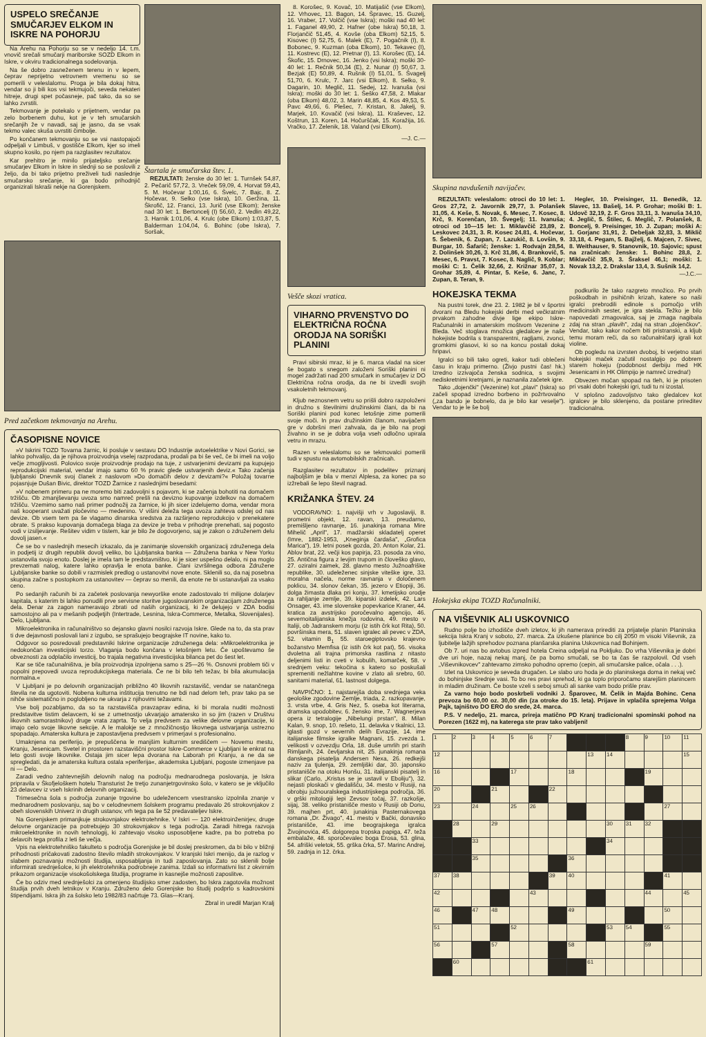USPELO SREČANJE SMUČARJEV ELKOM IN ISKRE NA POHORJU
Na Arehu na Pohorju so se v nedeljo 14. t.m. vnovič srečali smučarji mariborske SOZD Elkom in Iskre, v okviru tradicionalnega sodelovanja.
Na še dobro zasneženem terenu in v lepem, čeprav neprijetno vetrovnem vremenu so se pomerili v veleslalomu. Proga je bila dokaj hitra, vendar so ji bili kos vsi tekmujoči, seveda nekateri hitreje, drugi spet počasneje, pač tako, da so se lahko zvrstili.
Tekmovanje je potekalo v prijetnem, vendar pa zelo borbenem duhu, kot je v teh smučarskih srečanjih že v navadi, saj je jasno, da se vsak tekmo valec skuša uvrstiti čimbolje.
Po končanem tekmovanju so se vsi nastopajoči odpeljali v Limbuš, v gostišče Elkom, kjer so imeli skupno kosilo, po njem pa razglasitev rezultatov.
Kar prehitro je minilo prijateljsko srečanje smučarjev Elkom in Iskre in slednji so se poslovili z željo, da bi tako prijetno preživeli tudi naslednje smučarsko srečanje, ki ga bodo prihodnjič organizirali Iskraši nekje na Gorenjskem.
Štartala je smučarska štev. 1.
REZULTATI: ženske do 30 let: 1. Turnšek 54,87, 2. Pečarič 57,72, 3. Vreček 59,09, 4. Horvat 59,43, 5. M. Hočevar 1:00,16, 6. Švelc, 7. Bajc, 8. Z. Hočevar, 9. Selko (vse Iskra), 10. Geržina, 11. Škrofič, 12. Franci, 13. Jurič (vse Elkom); ženske nad 30 let: 1. Bertoncelj (I) 56,60, 2. Vedlin 49,22, 3. Harnik 1:01,06, 4. Krulc (obe Elkom) 1:03,87, 5. Balderman 1:04,04, 6. Bohinc (obe Iskra), 7. Soršak,
Pred začetkom tekmovanja na Arehu.
ČASOPISNE NOVICE
»V Iskrini TOZD Tovarna žarnic, ki posluje v sestavu DO Industrije avtoelektrike v Novi Gorici, se lahko pohvalijo, da je njihova proizvodnja vselej razprodana, prodali pa bi še več, če bi imeli na voljo večje zmogljivosti. Polovico svoje proizvodnje prodajo na tuje, z ustvarjenimi devizami pa kupujejo reprodukcijski material, vendar imajo samo 60 % pravic glede ustvarjenih deviz.« Tako začenja ljubljanski Dnevnik svoj članek z naslovom »Do domačih delov z devizami?« Položaj tovarne pojasnjuje Dušan Bivic, direktor TOZD Žarnice z naslednjimi besedami:
»V nobenem primeru pa ne moremo biti zadovoljni s pojavom, ki se začenja bohotiti na domačem tržišču. Ob zmanjševanju uvoza smo namreč prešli na devizno kupovanje izdelkov na domačem tržišču. Vzemimo samo naš primer podnožij za žarnice, ki jih sicer izdelujemo doma, vendar mora naš kooperant uvažati pločevino — medenino. V višini deleža tega uvoza zahteva odslej od nas devize. Ob vsem tem pa še vlagamo dinarska sredstva za razširjeno reprodukcijo v prenekatere obrate. S prakso kupovanja domačega blaga za devize je treba v prihodnje prenehati, saj pogosto vodi v izsiljevanje. Rešitev vidim v tistem, kar je bilo že dogovorjeno, saj je zakon o združenem delu dovolj jasen.«
Če se bo v naslednjih mesecih izkazalo, da je zanimanje slovenskih organizacij združenega dela in podjetij iz drugih republik dovolj veliko, bo Ljubljanska banka — Združena banka v New Yorku ustanovila svojo enoto. Doslej je imela tam le predstavništvo, ki je sicer uspešno delalo, ni pa moglo prevzemati nalog, katere lahko opravlja le enota banke. Člani izvršilnega odbora Združene Ljubljanske banke so dobili v razmislek predlog o ustanovitvi nove enote. Sklenili so, da naj posebna skupina začne s postopkom za ustanovitev — čeprav so menili, da enote ne bi ustanavljali za vsako ceno.
Po sedanjih računih bi za začetek poslovanja newyorške enote zadostovalo tri milijone dolarjev kapitala, s katerim bi lahko ponudili prve servisne storitve jugoslovanskim organizacijam združenega dela. Denar za zagon nameravajo zbrati od naših organizacij, ki že delujejo v ZDA bodisi samostojno ali pa v mešanih podjetjih (Intertrade, Lesnina, Iskra-Commerce, Metalka, Slovenijales). Delo, Ljubljana.
Mikroelektronika in računalništvo so dejansko glavni nosilci razvoja Iskre. Glede na to, da sta prav ti dve dejavnosti poslovali lani z izgubo, se sprašujejo beograjske IT novine, kako to.
Odgovor so posredovali predstavniki Iskrine organizacije združenega dela: »Mikroelektronika je nedokončan investicijski torzo. Vlaganja bodo končana v letošnjem letu. Če upoštevamo še obveznosti za odplačilo investicij, bo trajala negativna investicijska bilanca pet do šest let.
Kar se tiče računalništva, je bila proizvodnja izpolnjena samo s 25—26 %. Osnovni problem tiči v popolni prepovedi uvoza reprodukcijskega materiala. Če ne bi bilo teh težav, bi bila akumulacija normalna.«
V Ljubljani je po delovnih organizacijah približno 40 likovnih razstavišč, vendar se natančnega števila ne da ugotoviti. Nobena kulturna inštitucija trenutno ne bdi nad delom teh, prav tako pa se nihče sistematično in poglobljeno ne ukvarja z njihovimi težavami.
Vse bolj pozabljamo, da so ta razstavišča pravzaprav edina, ki bi morala nuditi možnosti predstavitve tistim delavcem, ki se z umetnostjo ukvarjajo amatersko in so jim (razen v Društvu likovnih samorastnikov) druge vrata zaprta. To velja predvsem za velike delovne organizacije, ki imajo celo svoje likovne sekcije. A le malokje se z množičnostjo likovnega ustvarjanja ustrezno spopadajo. Amaterska kultura je zapostavljena predvsem v primerjavi s profesionalno.
Umaknjena na periferijo, je prepuščena le manjšim kulturnim središčem — Novemu mestu, Kranju, Jesenicam. Svetel in prostoren razstaviščni prostor Iskre-Commerce v Ljubljani le enkrat na leto gosti svoje likovnike. Ostaja jim sicer lepa dvorana na Laborah pri Kranju, a ne da se spregledati, da je amaterska kultura ostala »periferija«, akademska Ljubljani, pogoste izmenjave pa ni — Delo.
Zaradi vedno zahtevnejših delovnih nalog na področju mednarodnega poslovanja, je Iskra pripravila v Škofjeloškem hotelu Transturist že tretjo zunanjetrgovinsko šolo, v katero se je vključilo 23 delavcev iz vseh Iskrinih delovnih organizacij.
Trimesečna šola s področja zunanje trgovine bo udeležencem vsestransko izpolnila znanje v mednarodnem poslovanju, saj bo v celodnevnem šolskem programu predavalo 26 strokovnjakov z obeh slovenskih Univerz in drugih ustanov, vrh tega pa še 52 predavateljev Iskre.
Na Gorenjskem primanjkuje strokovnjakov elektrotehnike. V Iskri — 120 elektroinženirjev, druge delovne organizacije pa potrebujejo 30 strokovnjakov s tega področja. Zaradi hitrega razvoja mikroelektronike in novih tehnologij, ki zahtevajo visoko usposobljene kadre, pa bo potreba po delavcih tega profila z leti še večja.
Vpis na elektrotehniško fakulteto s področja Gorenjske je bil doslej preskromen, da bi bilo v bližnji prihodnosti pričakovati zadostno število mladih strokovnjakov. V kranjski Iskri menijo, da je razlog v slabem poznavanju možnosti študija, usposabljanja in tudi zaposlovanja. Zato so sklenili bolje informirati srednješolce, ki jih elektrotehnika podrobneje zanima. Izdali so informativni list z okvirnim prikazom organizacije visokošolskega študija, programe in kasnejše možnosti zaposlitve.
Če bo odziv med srednješolci za omenjeno študijsko smer zadosten, bo Iskra zagotovila možnost študija prvih dveh letnikov v Kranju. Združeno delo Gorenjske bo študij podprlo s kadrovskimi štipendijami. Iskra jih za šolsko leto 1982/83 načrtuje 73. Glas—Kranj.
Zbral in uredil Marjan Kralj
8. Korošec, 9. Kovač, 10. Matijašič (vse Elkom), 12. Vrhovec, 13. Bagon, 14. Špravec, 15. Guzelj, 16. Vraber, 17. Volčič (vse Iskra); moški nad 40 let: 1. Faganel 49,90, 2. Hafner (obe Iskra) 50,18, 3. Florjančič 51,45, 4. Kovše (oba Elkom) 52,15, 5. Kisovec (I) 52,75, 6. Malek (E), 7. Pogačnik (I), 8. Bobonec, 9. Kuzman (oba Elkom), 10. Tekavec (I), 11. Kostrevc (E), 12. Pretnar (I), 13. Korošec (E), 14. Škofic, 15. Drnovec, 16. Jenko (vsi Iskra); moški 30-40 let: 1. Rečnik 50,34 (E), 2. Nunar (I) 50,67, 3. Bezjak (E) 50,89, 4. Rušnik (I) 51,01, 5. Švagelj 51,70, 6. Krulc, 7. Jarc (vsi Elkom), 8. Selko, 9. Dagarin, 10. Meglič, 11. Sedej, 12. Ivanuša (vsi Iskra); moški do 30 let: 1. Šeško 47,58, 2. Mlakar (oba Elkom) 48,02, 3. Marin 48,85, 4. Kos 49,53, 5. Pavc 49,66, 6. Plešec, 7. Kristan, 8. Jakelj, 9. Marjek, 10. Kovačič (vsi Iskra), 11. Kraševec, 12. Koštrun, 13. Koren, 14. Hočurščak, 15. Koražija, 16. Vračko, 17. Zelenik, 18. Valand (vsi Elkom).
—J. C.—
Vešče skozi vratica.
VIHARNO PRVENSTVO DO ELEKTRIČNA ROČNA ORODJA NA SORIŠKI PLANINI
Pravi sibirski mraz, ki je 6. marca vladal na sicer še bogato s snegom založeni Soriški planini ni mogel zadržati nad 200 smučark in smučarjev iz DO Električna ročna orodja, da ne bi izvedli svojih vsakoletnih tekmovanj.
Kljub neznosnem vetru so prišli dobro razpoloženi in družno s številnimi družinskimi člani, da bi na Soriški planini pod konec letošnje zime pomerili svoje moči. In prav družinskim članom, navijačem gre v dobršni meri zahvala, da je bilo na progi živahno in se je dobra volja vseh odločno upirala vetru in mrazu.
Razen v veleslalomu so se tekmovalci pomerili tudi v spustu na avtomobilskih zračnicah.
Razglasitev rezultatov in podelitev priznanj najboljšim je bila v menzi Alplesa, za konec pa so izžrebali še lepo števil nagrad.
KRIŽANKA ŠTEV. 24
VODORAVNO: 1. najvišji vrh v Jugoslaviji, 8. prometni objekt, 12. ravan, 13. preudarno, premišljeno ravnanje, 16. junakinja romana Mire Mihelič „April", 17. madžarski skladatelj operet (Imre, 1882-1953, „Kneginja čardaša", „Grofica Marica"), 19. letni posek gozda, 20. Anton Kolar, 21. Ablov brat, 22. večji kos papirja, 23. posoda za vino, 25. Antična figura z levjim trupom in človeško glavo, 27. oziralni zaimek, 28. glavno mesto Južnoafriške republike, 30. udeleženec sinjske viteške igre, 33. moralna načela, norme ravnanja v določenem poklicu, 34. slonov čekan, 35. jezero v Etiopiji, 36. dolga žimasta dlaka pri konju, 37. kmetijsko orodje za rahljanje zemlje, 39. kiparski izdelek, 42. Lars Onsager, 43. ime slovenske popevkarice Kraner, 44. kratica za avstrijsko poročevalno agencijo, 46. severnoitalijanska knežja rodovina, 49. mesto v Italiji, ob Jadranskem morju (iz istih črk kot Rita), 50. površinska mera, 51. slaven igralec ali pevec v ZDA, 52. vitamin B<sub>1</sub> 55. staroegiptovsko krajevno božanstvo Memfisa (iz istih črk kot pat), 56. visoka dvoletna ali trajna primorska rastlina z nitasto deljenimi listi in cveti v kobulih, komarček, 58. v srednjem veku: tekočina s katero so poskušali spremeniti nežlahtne kovine v zlato ali srebro, 60. sanitarni material, 61. lastnost dolgega.
NAVPIČNO: 1. najstarejša doba srednjega veka geološke zgodovine Zemlje, triada, 2. razkopavanje, 3. vrsta vrbe, 4. Gris Nez, 5. oseba kot literarna, dramska upodobitev, 6. žensko ime, 7. Wagnerjeva opera iz tetralogije „Nibelungi prstan", 8. Milan Kalan, 9. snop, 10. rešeto, 11. delavka v tkalnici, 13. iglasti gozd v severnih delih Evrazije, 14. ime italijanske filmske igralke Magnani, 15. zvezda 1. velikosti v ozvezdju Orla, 18. duše umrlih pri starih Rimljanih, 24. čevljarska nit, 25. junakinja romana danskega pisatelja Andersen Nexa, 26. redkejši naziv za tjulenja, 29. zemljiški dar, 30. japonsko pristanišče na otoku Honšu, 31. italijanski pisatelj in slikar (Carlo, „Kristus se je ustavil v Eboliju"), 32. nejasti ploskači v gledališču, 34. mesto v Rusiji, na obrobju južnouralskega industrijskega področja, 36. v grški mitologiji lepi Zevsov točaj, 37. razkošje, sijaj, 38. veliko pristanišče mesto v Rusiji ob Donu, 39. majhen prt, 40. junakinja Pasternakovega romana „Dr. Živago", 41. mesto v Bački, donavsko pristanišče, 43. ime beograjskega igralca Živojinovića, 45. dolgorepa tropska papiga, 47. teža embalaže, 48. sporočevalec boga Erosa, 53. glina, 54. afriški veletok, 55. grška črka, 57. Marinc Andrej, 59. zadnja in 12. črka.
Skupina navdušenih navijačev.
REZULTATI: veleslalom: otroci do 10 let: 1. Gros 27,72, 2. Javornik 29,77, 3. Polanšek 31,05, 4. Keše, 5. Novak, 6. Mesec, 7. Kosec, 8. Krč, 9. Korenčan, 10. Švegelj; 11. Ivanuša; otroci od 10—15 let: 1. Miklavčič 23,89, 2. Leskovec 24,31, 3. R. Kosec 24,81, 4. Hočevar, 5. Šebenik, 6. Zupan, 7. Lazukič, 8. Lovšin, 9. Burgar, 10. Šafarič; ženske: 1. Rodvajn 28,54, 2. Dolinšek 30,26, 3. Krč 31,86, 4. Brankovič, 5. Mesec, 6. Pravst, 7. Kosec, 8. Naglič, 9. Koblar; moški C: 1. Čelik 32,66, 2. Križnar 35,07, 3. Grohar 35,89, 4. Pintar, 5. Keše, 6. Janc, 7. Zupan, 8. Teran, 9.
Hegler, 10. Preisinger, 11. Benedik, 12. Slavec, 13. Bašelj, 14. P. Grohar; moški B: 1. Udovč 32,19, 2. F. Gros 33,11, 3. Ivanuša 34,10, 4. Jeglič, 5. Štilec, 6. Meglič, 7. Polanšek, 8. Boncelj, 9. Preisinger, 10. J. Zupan; moški A: 1. Gorjanc 31,91, 2. Debeljak 32,83, 3. Miklič 33,18, 4. Pegam, 5. Bajželj, 6. Majcen, 7. Sivec, 8. Weithauser, 9. Stanovnik, 10. Sajovic; spust na zračnicah: ženske: 1. Bohinc 28,8, 2. Miklavčič 35,9, 3. Šraksel 46,1; moški: 1. Novak 13,2, 2. Drakslar 13,4, 3. Sušnik 14,2.
—J.C.—
HOKEJSKA TEKMA
Na pustni torek, dne 23. 2. 1982 je bil v športni dvorani na Bledu hokejski derbi med večkratnim prvakom zahodne divje lige ekipo Iskre-Računalniki in amaterskim moštvom Vezenine z Bleda. Več stoglava množica gledalcev je naše hokejiste bodrila s transparentni, ragljami, zvonci, gromkimi glasovi, ki so na koncu postali dokaj hripavi.
Igralci so bili tako ogreti, kakor tudi oblečeni času in kraju primerno. (Živjo pustni čas! hk.) Izredno izzivajoča ženska sodnica, s svojimi nediskretnimi kretnjami, je naznanila začetek igre.
Tako „dojenčki" (Vezenine) kot „plavi" (Iskra) so začeli spopad izredno borbeno in požrtvovalno („za bando je bobnelo, da je bilo kar veselje"). Vendar to je le še bolj
podkurilo že tako razgreto množico. Po prvih poškodbah in psihičnih krizah, katere so naši igralci prebrodili edinole s pomočjo vrlih medicinskih sester, je igra stekla. Težko je bilo napovedati zmagovalca, saj je zmaga nagibala zdaj na stran „plavih", zdaj na stran „dojenčkov". Vendar, tako kakor nočem biti pristranski, a kljub temu moram reči, da so računalničarji igrali kot violine.
Ob pogledu na izvrsten dvoboj, bi verjetno stari hokejski maček začutil nostalgijo po dobrem starem hokeju (podobnost derbiju med HK Jesenicami in HK Olimpijo je namreč izredna!)
Obvezen močan spopad na tleh, ki je prisoten pri vsaki dobri hokejski igri, tudi tu ni izostal.
V splošno zadovoljstvo tako gledalcev kot igralcev je bilo sklenjeno, da postane prireditev tradicionalna.
Hokejska ekipa TOZD Računalniki.
NA VIŠEVNIK ALI USKOVNICO
Rudno polje bo izhodišče dveh izletov, ki jih namerava prirediti za prijatelje planin Planinska sekcija Iskra Kranj v soboto, 27. marca. Za izkušene planince bo cilj 2050 m visoki Viševnik, za ljubitelje lažjih sprehodov poznana planšarska planina Uskovnica nad Bohinjem.
Ob 7. uri nas bo avtobus izpred hotela Creina odpeljal na Pokljuko. Do vrha Viševnika je dobri dve uri hoje, nazaj nekaj manj, če pa bomo smučali, se bo ta čas še razpolovil. Od vseh „Viševnikovcev" zahtevamo zimsko pohodno opremo (cepin, ali smučarske palice, očala . . .).
Izlet na Uskovnico je seveda drugačen. Le slabo uro hoda je do planinskega doma in nekaj več do bohinjske Srednje vasi. To bo res pravi sprehod, ki ga toplo priporočamo starejšim planincem in mladim družinam. Če boste vzeli s seboj smuči ali sanke vam bodo prišle prav.
Za varno hojo bodo poskrbeli vodniki J. Šparovec, M. Čelik in Majda Bohinc. Cena prevoza bo 60,00 oz. 30,00 din (za otroke do 15. leta). Prijave in vplačila sprejema Volga Pajk, tajništvo DO ERO do srede, 24. marca.
P.S. V nedeljo, 21. marca, prireja matično PD Kranj tradicionalni spominski pohod na Porezen (1622 m), na katerega ste prav tako vabljeni!
| 1 | 2 | 3 | 4 | 5 | 6 | 7 | | | | 8 | 9 | 10 | 11 |
| 12 | | | | | | | | 13 | 14 | | | | 15 |
| 16 | | | | 17 | | | 18 | | | | 19 | | |
| 20 | | | 21 | | | 22 | | | | | | | |
| 23 | | 24 | | 25 | 26 | | | | | | | 27 | |
| | 28 | | 29 | | | | | | 30 | 31 | 32 | | |
| | | 33 | | | | | | | 34 | | | | |
| | | 35 | | | | | 36 | | | | | | |
| 37 | 38 | | | | | 39 | 40 | | | | | 41 | |
| 42 | | | | | 43 | | | | | | 44 | | 45 |
| 46 | | 47 | 48 | | | | 49 | | | | | 50 | |
| 51 | | | | 52 | | | | | 53 | 54 | | 55 | |
| 56 | | | 57 | | | | 58 | | | | 59 | | |
| | 60 | | | | | | | 61 | | | | | |